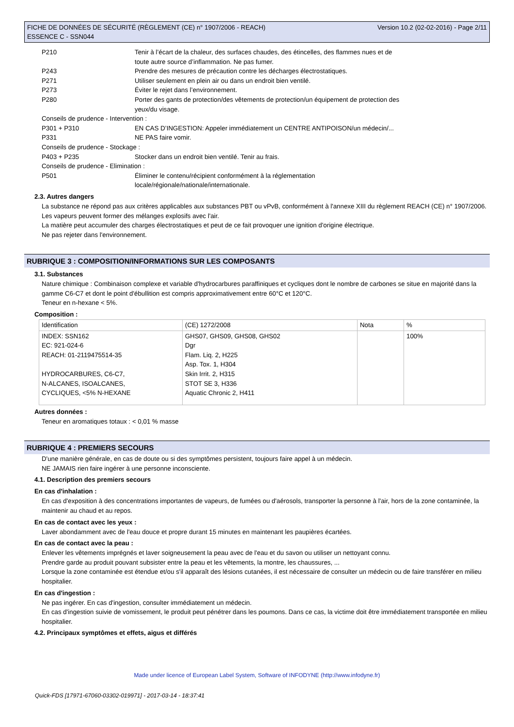FICHE DE DONNÉES DE SÉCURITÉ (RÈGLEMENT (CE) n° 1907/2006 - REACH)
ESSENCE C - SSN044
Version 10.2 (02-02-2016) - Page 2/11
P210 Tenir à l’écart de la chaleur, des surfaces chaudes, des étincelles, des flammes nues et de
toute autre source d’inflammation. Ne pas fumer.
P243 Prendre des mesures de précaution contre les décharges électrostatiques.
P271 Utiliser seulement en plein air ou dans un endroit bien ventilé.
P273 Éviter le rejet dans l’environnement.
P280 Porter des gants de protection/des vêtements de protection/un équipement de protection des
yeux/du visage.
Conseils de prudence - Intervention :
P301 + P310 EN CAS D’INGESTION: Appeler immédiatement un CENTRE ANTIPOISON/un médecin/...
P331 NE PAS faire vomir.
Conseils de prudence - Stockage :
P403 + P235 Stocker dans un endroit bien ventilé. Tenir au frais.
Conseils de prudence - Elimination :
P501 Éliminer le contenu/récipient conformément à la réglementation
locale/régionale/nationale/internationale.
2.3. Autres dangers
La substance ne répond pas aux critères applicables aux substances PBT ou vPvB, conformément à l'annexe XIII du règlement REACH (CE) n° 1907/2006.
Les vapeurs peuvent former des mélanges explosifs avec l'air.
La matière peut accumuler des charges électrostatiques et peut de ce fait provoquer une ignition d'origine électrique.
Ne pas rejeter dans l'environnement.
RUBRIQUE 3 : COMPOSITION/INFORMATIONS SUR LES COMPOSANTS
3.1. Substances
Nature chimique : Combinaison complexe et variable d'hydrocarbures paraffiniques et cycliques dont le nombre de carbones se situe en majorité dans la gamme C6-C7 et dont le point d'ébullition est compris approximativement entre 60°C et 120°C.
Teneur en n-hexane < 5%.
Composition :
| Identification | (CE) 1272/2008 | Nota | % |
| INDEX: SSN162 EC: 921-024-6 REACH: 01-2119475514-35 HYDROCARBURES, C6-C7, N-ALCANES, ISOALCANES, CYCLIQUES, <5% N-HEXANE | GHS07, GHS09, GHS08, GHS02 Dgr Flam. Liq. 2, H225 Asp. Tox. 1, H304 Skin Irrit. 2, H315 STOT SE 3, H336 Aquatic Chronic 2, H411 | | 100% |
Autres données :
Teneur en aromatiques totaux : < 0,01 % masse
RUBRIQUE 4 : PREMIERS SECOURS
D'une manière générale, en cas de doute ou si des symptômes persistent, toujours faire appel à un médecin.
NE JAMAIS rien faire ingérer à une personne inconsciente.
4.1. Description des premiers secours
En cas d'inhalation :
En cas d'exposition à des concentrations importantes de vapeurs, de fumées ou d'aérosols, transporter la personne à l'air, hors de la zone contaminée, la maintenir au chaud et au repos.
En cas de contact avec les yeux :
Laver abondamment avec de l'eau douce et propre durant 15 minutes en maintenant les paupières écartées.
En cas de contact avec la peau :
Enlever les vêtements imprégnés et laver soigneusement la peau avec de l'eau et du savon ou utiliser un nettoyant connu.
Prendre garde au produit pouvant subsister entre la peau et les vêtements, la montre, les chaussures, ...
Lorsque la zone contaminée est étendue et/ou s'il apparaît des lésions cutanées, il est nécessaire de consulter un médecin ou de faire transférer en milieu hospitalier.
En cas d'ingestion :
Ne pas ingérer. En cas d'ingestion, consulter immédiatement un médecin.
En cas d'ingestion suivie de vomissement, le produit peut pénétrer dans les poumons. Dans ce cas, la victime doit être immédiatement transportée en milieu hospitalier.
4.2. Principaux symptômes et effets, aigus et différés
Made under licence of European Label System, Software of INFODYNE (http://www.infodyne.fr)
Quick-FDS [17971-67060-03302-019971] - 2017-03-14 - 18:37:41